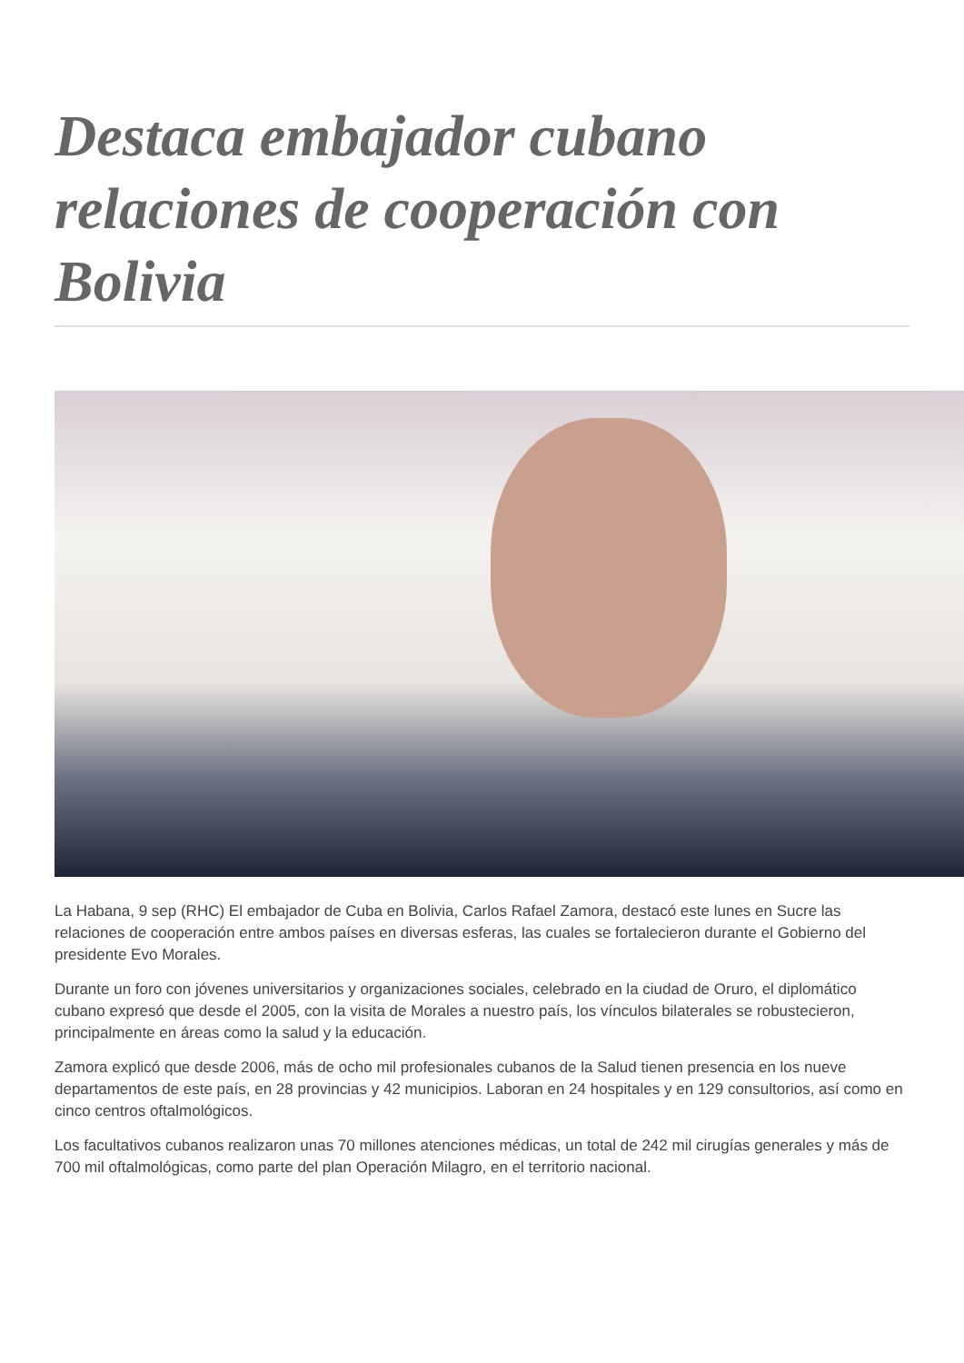Destaca embajador cubano relaciones de cooperación con Bolivia
La Habana, 9 sep (RHC) El embajador de Cuba en Bolivia, Carlos Rafael Zamora, destacó este lunes en Sucre las relaciones de cooperación entre ambos países en diversas esferas, las cuales se fortalecieron durante el Gobierno del presidente Evo Morales.
Durante un foro con jóvenes universitarios y organizaciones sociales, celebrado en la ciudad de Oruro, el diplomático cubano expresó que desde el 2005, con la visita de Morales a nuestro país, los vínculos bilaterales se robustecieron, principalmente en áreas como la salud y la educación.
Zamora explicó que desde 2006, más de ocho mil profesionales cubanos de la Salud tienen presencia en los nueve departamentos de este país, en 28 provincias y 42 municipios. Laboran en 24 hospitales y en 129 consultorios, así como en cinco centros oftalmológicos.
Los facultativos cubanos realizaron unas 70 millones atenciones médicas, un total de 242 mil cirugías generales y más de 700 mil oftalmológicas, como parte del plan Operación Milagro, en el territorio nacional.